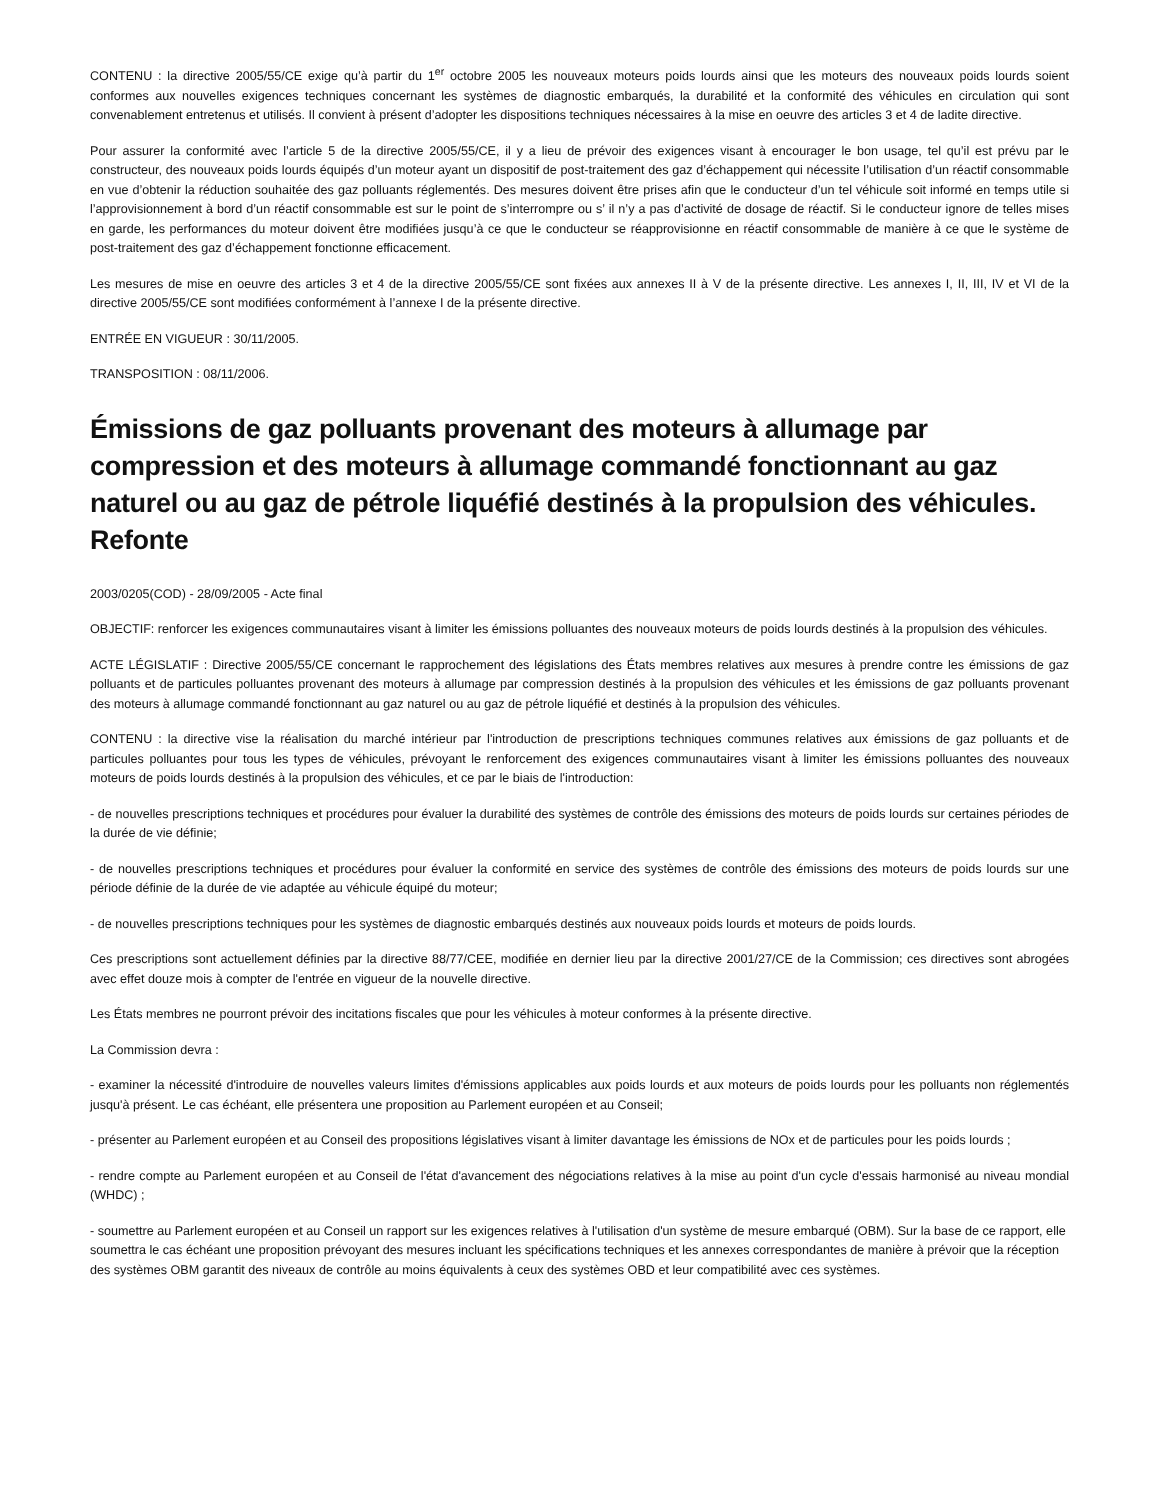CONTENU : la directive 2005/55/CE exige qu’à partir du 1<sup>er</sup> octobre 2005 les nouveaux moteurs poids lourds ainsi que les moteurs des nouveaux poids lourds soient conformes aux nouvelles exigences techniques concernant les systèmes de diagnostic embarqués, la durabilité et la conformité des véhicules en circulation qui sont convenablement entretenus et utilisés. Il convient à présent d’adopter les dispositions techniques nécessaires à la mise en oeuvre des articles 3 et 4 de ladite directive.
Pour assurer la conformité avec l’article 5 de la directive 2005/55/CE, il y a lieu de prévoir des exigences visant à encourager le bon usage, tel qu’il est prévu par le constructeur, des nouveaux poids lourds équipés d’un moteur ayant un dispositif de post-traitement des gaz d’échappement qui nécessite l’utilisation d’un réactif consommable en vue d’obtenir la réduction souhaitée des gaz polluants réglementés. Des mesures doivent être prises afin que le conducteur d’un tel véhicule soit informé en temps utile si l’approvisionnement à bord d’un réactif consommable est sur le point de s’interrompre ou s’ il n’y a pas d’activité de dosage de réactif. Si le conducteur ignore de telles mises en garde, les performances du moteur doivent être modifiées jusqu’à ce que le conducteur se réapprovisionne en réactif consommable de manière à ce que le système de post-traitement des gaz d’échappement fonctionne efficacement.
Les mesures de mise en oeuvre des articles 3 et 4 de la directive 2005/55/CE sont fixées aux annexes II à V de la présente directive. Les annexes I, II, III, IV et VI de la directive 2005/55/CE sont modifiées conformément à l’annexe I de la présente directive.
ENTRÉE EN VIGUEUR : 30/11/2005.
TRANSPOSITION : 08/11/2006.
Émissions de gaz polluants provenant des moteurs à allumage par compression et des moteurs à allumage commandé fonctionnant au gaz naturel ou au gaz de pétrole liquéfié destinés à la propulsion des véhicules. Refonte
2003/0205(COD) - 28/09/2005 - Acte final
OBJECTIF: renforcer les exigences communautaires visant à limiter les émissions polluantes des nouveaux moteurs de poids lourds destinés à la propulsion des véhicules.
ACTE LÉGISLATIF : Directive 2005/55/CE concernant le rapprochement des législations des États membres relatives aux mesures à prendre contre les émissions de gaz polluants et de particules polluantes provenant des moteurs à allumage par compression destinés à la propulsion des véhicules et les émissions de gaz polluants provenant des moteurs à allumage commandé fonctionnant au gaz naturel ou au gaz de pétrole liquéfié et destinés à la propulsion des véhicules.
CONTENU : la directive vise la réalisation du marché intérieur par l'introduction de prescriptions techniques communes relatives aux émissions de gaz polluants et de particules polluantes pour tous les types de véhicules, prévoyant le renforcement des exigences communautaires visant à limiter les émissions polluantes des nouveaux moteurs de poids lourds destinés à la propulsion des véhicules, et ce par le biais de l'introduction:
- de nouvelles prescriptions techniques et procédures pour évaluer la durabilité des systèmes de contrôle des émissions des moteurs de poids lourds sur certaines périodes de la durée de vie définie;
- de nouvelles prescriptions techniques et procédures pour évaluer la conformité en service des systèmes de contrôle des émissions des moteurs de poids lourds sur une période définie de la durée de vie adaptée au véhicule équipé du moteur;
- de nouvelles prescriptions techniques pour les systèmes de diagnostic embarqués destinés aux nouveaux poids lourds et moteurs de poids lourds.
Ces prescriptions sont actuellement définies par la directive 88/77/CEE, modifiée en dernier lieu par la directive 2001/27/CE de la Commission; ces directives sont abrogées avec effet douze mois à compter de l'entrée en vigueur de la nouvelle directive.
Les États membres ne pourront prévoir des incitations fiscales que pour les véhicules à moteur conformes à la présente directive.
La Commission devra :
- examiner la nécessité d'introduire de nouvelles valeurs limites d'émissions applicables aux poids lourds et aux moteurs de poids lourds pour les polluants non réglementés jusqu'à présent. Le cas échéant, elle présentera une proposition au Parlement européen et au Conseil;
- présenter au Parlement européen et au Conseil des propositions législatives visant à limiter davantage les émissions de NOx et de particules pour les poids lourds ;
- rendre compte au Parlement européen et au Conseil de l'état d'avancement des négociations relatives à la mise au point d'un cycle d'essais harmonisé au niveau mondial (WHDC) ;
- soumettre au Parlement européen et au Conseil un rapport sur les exigences relatives à l'utilisation d'un système de mesure embarqué (OBM). Sur la base de ce rapport, elle soumettra le cas échéant une proposition prévoyant des mesures incluant les spécifications techniques et les annexes correspondantes de manière à prévoir que la réception des systèmes OBM garantit des niveaux de contrôle au moins équivalents à ceux des systèmes OBD et leur compatibilité avec ces systèmes.